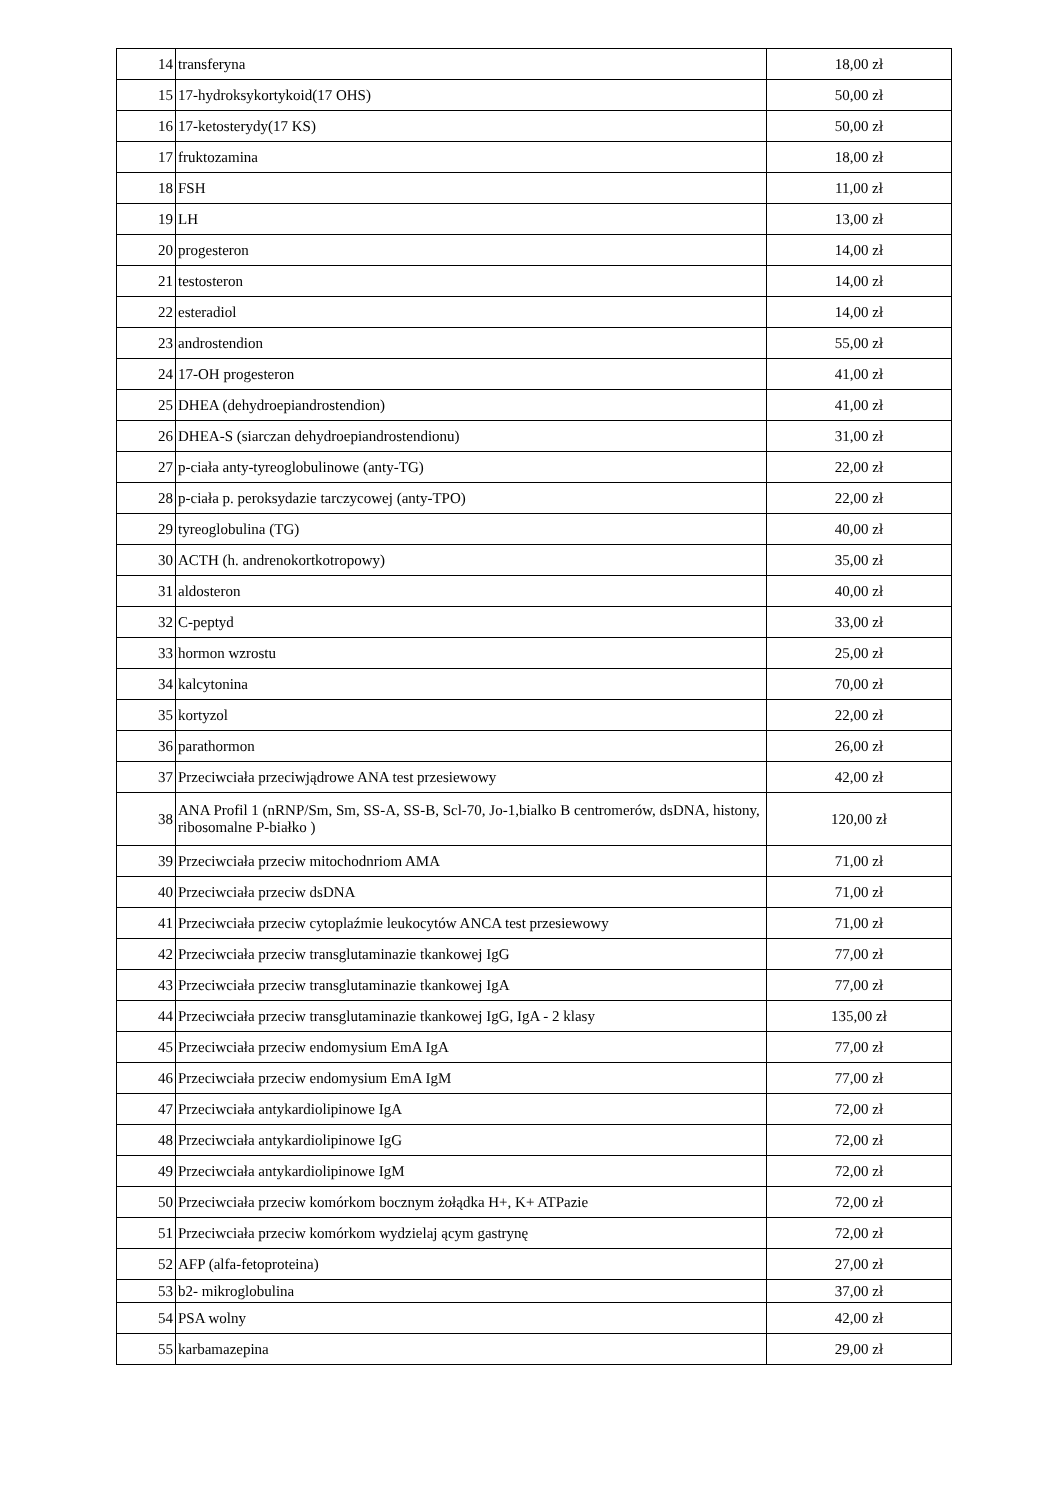| 14 | transferyna | 18,00 zł |
| 15 | 17-hydroksykortykoid(17 OHS) | 50,00 zł |
| 16 | 17-ketosterydy(17 KS) | 50,00 zł |
| 17 | fruktozamina | 18,00 zł |
| 18 | FSH | 11,00 zł |
| 19 | LH | 13,00 zł |
| 20 | progesteron | 14,00 zł |
| 21 | testosteron | 14,00 zł |
| 22 | esteradiol | 14,00 zł |
| 23 | androstendion | 55,00 zł |
| 24 | 17-OH progesteron | 41,00 zł |
| 25 | DHEA (dehydroepiandrostendion) | 41,00 zł |
| 26 | DHEA-S (siarczan dehydroepiandrostendionu) | 31,00 zł |
| 27 | p-ciała anty-tyreoglobulinowe (anty-TG) | 22,00 zł |
| 28 | p-ciała p. peroksydazie tarczycowej (anty-TPO) | 22,00 zł |
| 29 | tyreoglobulina (TG) | 40,00 zł |
| 30 | ACTH (h. andrenokortkotropowy) | 35,00 zł |
| 31 | aldosteron | 40,00 zł |
| 32 | C-peptyd | 33,00 zł |
| 33 | hormon wzrostu | 25,00 zł |
| 34 | kalcytonina | 70,00 zł |
| 35 | kortyzol | 22,00 zł |
| 36 | parathormon | 26,00 zł |
| 37 | Przeciwciała przeciwjądrowe ANA test przesiewowy | 42,00 zł |
| 38 | ANA Profil 1 (nRNP/Sm, Sm, SS-A, SS-B, Scl-70, Jo-1,bialko B centromerów, dsDNA, histony, ribosomalne P-białko ) | 120,00 zł |
| 39 | Przeciwciała przeciw mitochodnriom AMA | 71,00 zł |
| 40 | Przeciwciała przeciw dsDNA | 71,00 zł |
| 41 | Przeciwciała przeciw cytoplaźmie leukocytów ANCA test przesiewowy | 71,00 zł |
| 42 | Przeciwciała przeciw transglutaminazie tkankowej IgG | 77,00 zł |
| 43 | Przeciwciała przeciw transglutaminazie tkankowej IgA | 77,00 zł |
| 44 | Przeciwciała przeciw transglutaminazie tkankowej IgG, IgA - 2 klasy | 135,00 zł |
| 45 | Przeciwciała przeciw endomysium EmA IgA | 77,00 zł |
| 46 | Przeciwciała przeciw endomysium EmA IgM | 77,00 zł |
| 47 | Przeciwciała antykardiolipinowe IgA | 72,00 zł |
| 48 | Przeciwciała antykardiolipinowe IgG | 72,00 zł |
| 49 | Przeciwciała antykardiolipinowe IgM | 72,00 zł |
| 50 | Przeciwciała przeciw komórkom bocznym żołądka H+, K+ ATPazie | 72,00 zł |
| 51 | Przeciwciała przeciw komórkom wydzielaj ącym gastrynę | 72,00 zł |
| 52 | AFP (alfa-fetoproteina) | 27,00 zł |
| 53 | b2- mikroglobulina | 37,00 zł |
| 54 | PSA wolny | 42,00 zł |
| 55 | karbamazepina | 29,00 zł |